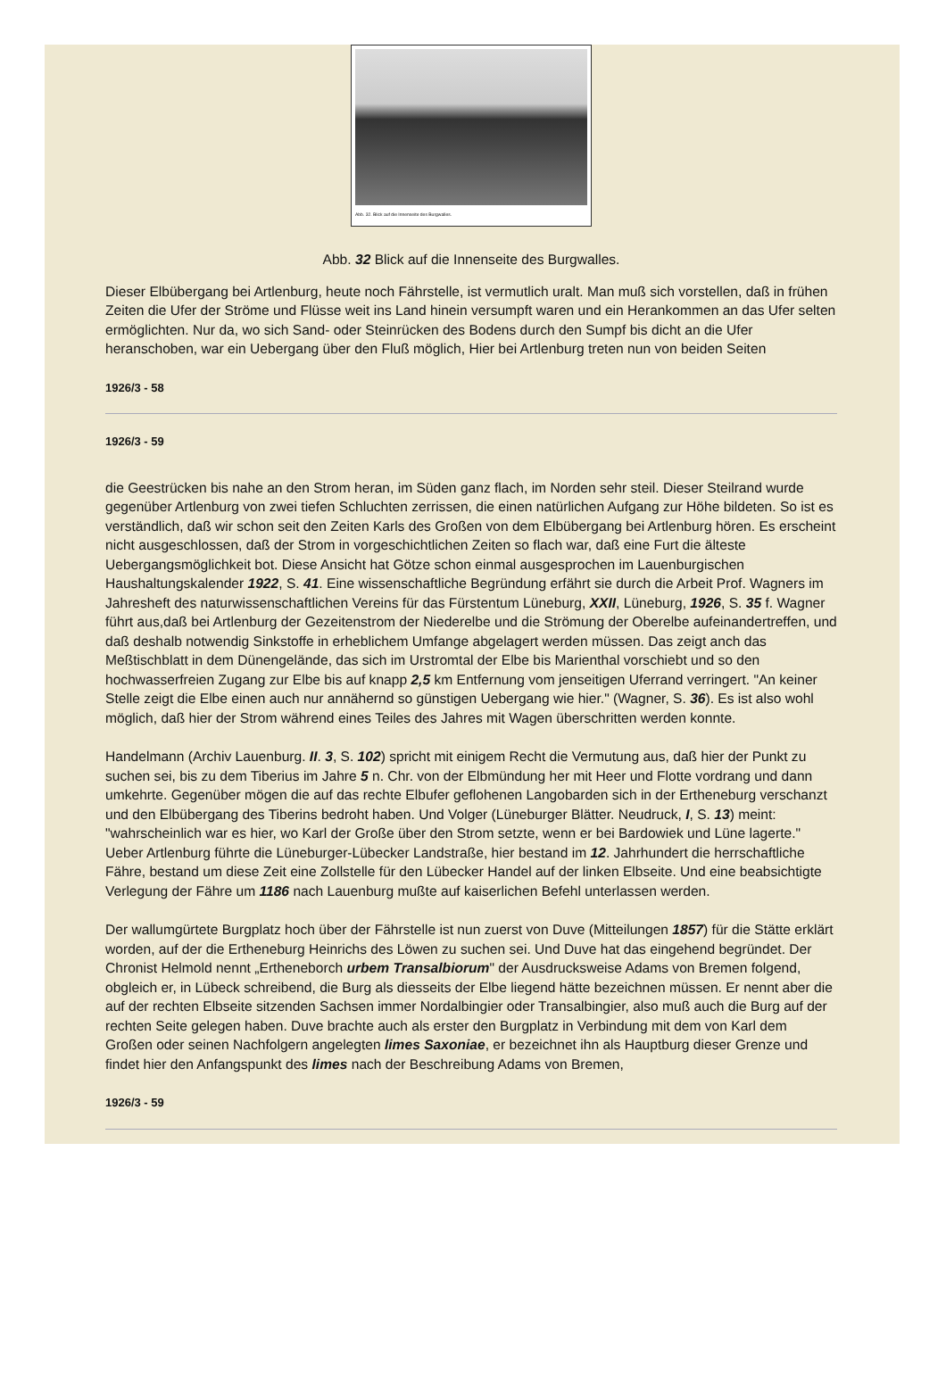Abb. 32. Blick auf die Innenseite des Burgwalles.
Abb. 32 Blick auf die Innenseite des Burgwalles.
Dieser Elbübergang bei Artlenburg, heute noch Fährstelle, ist vermutlich uralt. Man muß sich vorstellen, daß in frühen Zeiten die Ufer der Ströme und Flüsse weit ins Land hinein versumpft waren und ein Herankommen an das Ufer selten ermöglichten. Nur da, wo sich Sand- oder Steinrücken des Bodens durch den Sumpf bis dicht an die Ufer heranschoben, war ein Uebergang über den Fluß möglich, Hier bei Artlenburg treten nun von beiden Seiten
1926/3 - 58
1926/3 - 59
die Geestrücken bis nahe an den Strom heran, im Süden ganz flach, im Norden sehr steil. Dieser Steilrand wurde gegenüber Artlenburg von zwei tiefen Schluchten zerrissen, die einen natürlichen Aufgang zur Höhe bildeten. So ist es verständlich, daß wir schon seit den Zeiten Karls des Großen von dem Elbübergang bei Artlenburg hören. Es erscheint nicht ausgeschlossen, daß der Strom in vorgeschichtlichen Zeiten so flach war, daß eine Furt die älteste Uebergangsmöglichkeit bot. Diese Ansicht hat Götze schon einmal ausgesprochen im Lauenburgischen Haushaltungskalender 1922, S. 41. Eine wissenschaftliche Begründung erfährt sie durch die Arbeit Prof. Wagners im Jahresheft des naturwissenschaftlichen Vereins für das Fürstentum Lüneburg, XXII, Lüneburg, 1926, S. 35 f. Wagner führt aus,daß bei Artlenburg der Gezeitenstrom der Niederelbe und die Strömung der Oberelbe aufeinandertreffen, und daß deshalb notwendig Sinkstoffe in erheblichem Umfange abgelagert werden müssen. Das zeigt anch das Meßtischblatt in dem Dünengelände, das sich im Urstromtal der Elbe bis Marienthal vorschiebt und so den hochwasserfreien Zugang zur Elbe bis auf knapp 2,5 km Entfernung vom jenseitigen Uferrand verringert. "An keiner Stelle zeigt die Elbe einen auch nur annähernd so günstigen Uebergang wie hier." (Wagner, S. 36). Es ist also wohl möglich, daß hier der Strom während eines Teiles des Jahres mit Wagen überschritten werden konnte.
Handelmann (Archiv Lauenburg. II. 3, S. 102) spricht mit einigem Recht die Vermutung aus, daß hier der Punkt zu suchen sei, bis zu dem Tiberius im Jahre 5 n. Chr. von der Elbmündung her mit Heer und Flotte vordrang und dann umkehrte. Gegenüber mögen die auf das rechte Elbufer geflohenen Langobarden sich in der Ertheneburg verschanzt und den Elbübergang des Tiberins bedroht haben. Und Volger (Lüneburger Blätter. Neudruck, I, S. 13) meint: "wahrscheinlich war es hier, wo Karl der Große über den Strom setzte, wenn er bei Bardowiek und Lüne lagerte." Ueber Artlenburg führte die Lüneburger-Lübecker Landstraße, hier bestand im 12. Jahrhundert die herrschaftliche Fähre, bestand um diese Zeit eine Zollstelle für den Lübecker Handel auf der linken Elbseite. Und eine beabsichtigte Verlegung der Fähre um 1186 nach Lauenburg mußte auf kaiserlichen Befehl unterlassen werden.
Der wallumgürtete Burgplatz hoch über der Fährstelle ist nun zuerst von Duve (Mitteilungen 1857) für die Stätte erklärt worden, auf der die Ertheneburg Heinrichs des Löwen zu suchen sei. Und Duve hat das eingehend begründet. Der Chronist Helmold nennt „Ertheneborch urbem Transalbiorum" der Ausdrucksweise Adams von Bremen folgend, obgleich er, in Lübeck schreibend, die Burg als diesseits der Elbe liegend hätte bezeichnen müssen. Er nennt aber die auf der rechten Elbseite sitzenden Sachsen immer Nordalbingier oder Transalbingier, also muß auch die Burg auf der rechten Seite gelegen haben. Duve brachte auch als erster den Burgplatz in Verbindung mit dem von Karl dem Großen oder seinen Nachfolgern angelegten limes Saxoniae, er bezeichnet ihn als Hauptburg dieser Grenze und findet hier den Anfangspunkt des limes nach der Beschreibung Adams von Bremen,
1926/3 - 59